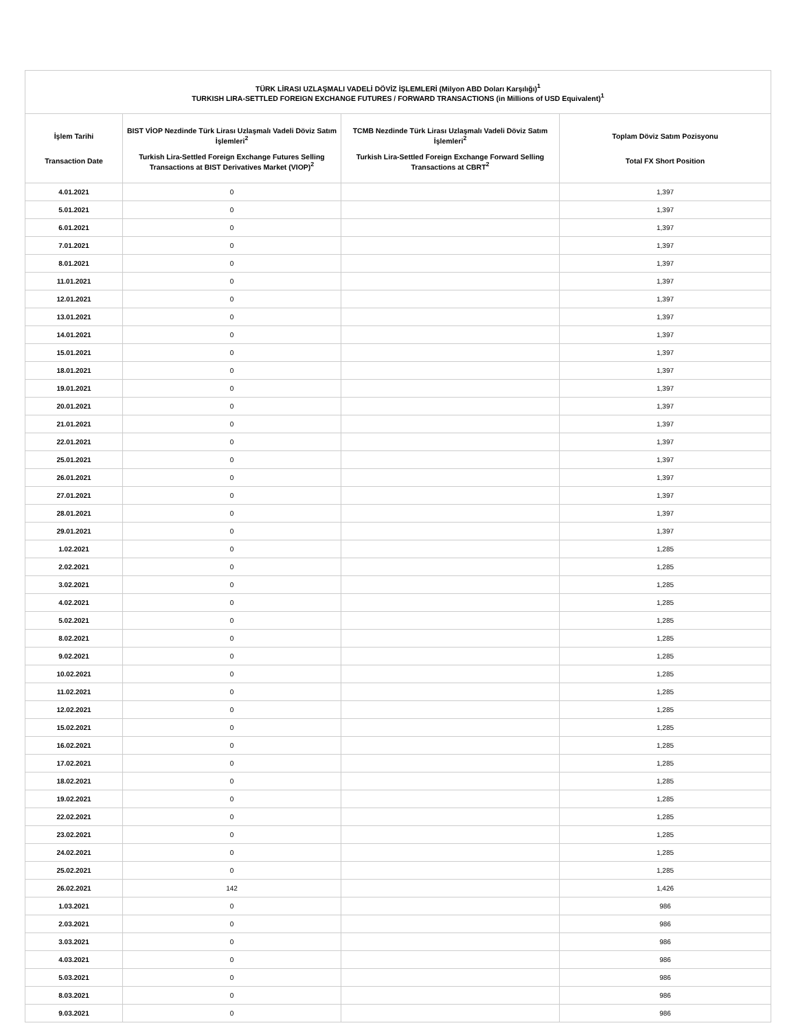| TÜRK LİRASI UZLAŞMALI VADELİ DÖVİZ İŞLEMLERİ (Milyon ABD Doları Karşılığı)<sup>1</sup> TURKISH LIRA-SETTLED FOREIGN EXCHANGE FUTURES / FORWARD TRANSACTIONS (in Millions of USD Equivalent)<sup>1</sup> | | | |
| --- | --- | --- | --- |
| İşlem Tarihi Transaction Date | BIST VİOP Nezdinde Türk Lirası Uzlaşmalı Vadeli Döviz Satım İşlemleri<sup>2</sup> Turkish Lira-Settled Foreign Exchange Futures Selling Transactions at BIST Derivatives Market (VIOP)<sup>2</sup> | TCMB Nezdinde Türk Lirası Uzlaşmalı Vadeli Döviz Satım İşlemleri<sup>2</sup> Turkish Lira-Settled Foreign Exchange Forward Selling Transactions at CBRT<sup>2</sup> | Toplam Döviz Satım Pozisyonu Total FX Short Position |
| 4.01.2021 | 0 | | 1,397 |
| 5.01.2021 | 0 | | 1,397 |
| 6.01.2021 | 0 | | 1,397 |
| 7.01.2021 | 0 | | 1,397 |
| 8.01.2021 | 0 | | 1,397 |
| 11.01.2021 | 0 | | 1,397 |
| 12.01.2021 | 0 | | 1,397 |
| 13.01.2021 | 0 | | 1,397 |
| 14.01.2021 | 0 | | 1,397 |
| 15.01.2021 | 0 | | 1,397 |
| 18.01.2021 | 0 | | 1,397 |
| 19.01.2021 | 0 | | 1,397 |
| 20.01.2021 | 0 | | 1,397 |
| 21.01.2021 | 0 | | 1,397 |
| 22.01.2021 | 0 | | 1,397 |
| 25.01.2021 | 0 | | 1,397 |
| 26.01.2021 | 0 | | 1,397 |
| 27.01.2021 | 0 | | 1,397 |
| 28.01.2021 | 0 | | 1,397 |
| 29.01.2021 | 0 | | 1,397 |
| 1.02.2021 | 0 | | 1,285 |
| 2.02.2021 | 0 | | 1,285 |
| 3.02.2021 | 0 | | 1,285 |
| 4.02.2021 | 0 | | 1,285 |
| 5.02.2021 | 0 | | 1,285 |
| 8.02.2021 | 0 | | 1,285 |
| 9.02.2021 | 0 | | 1,285 |
| 10.02.2021 | 0 | | 1,285 |
| 11.02.2021 | 0 | | 1,285 |
| 12.02.2021 | 0 | | 1,285 |
| 15.02.2021 | 0 | | 1,285 |
| 16.02.2021 | 0 | | 1,285 |
| 17.02.2021 | 0 | | 1,285 |
| 18.02.2021 | 0 | | 1,285 |
| 19.02.2021 | 0 | | 1,285 |
| 22.02.2021 | 0 | | 1,285 |
| 23.02.2021 | 0 | | 1,285 |
| 24.02.2021 | 0 | | 1,285 |
| 25.02.2021 | 0 | | 1,285 |
| 26.02.2021 | 142 | | 1,426 |
| 1.03.2021 | 0 | | 986 |
| 2.03.2021 | 0 | | 986 |
| 3.03.2021 | 0 | | 986 |
| 4.03.2021 | 0 | | 986 |
| 5.03.2021 | 0 | | 986 |
| 8.03.2021 | 0 | | 986 |
| 9.03.2021 | 0 | | 986 |